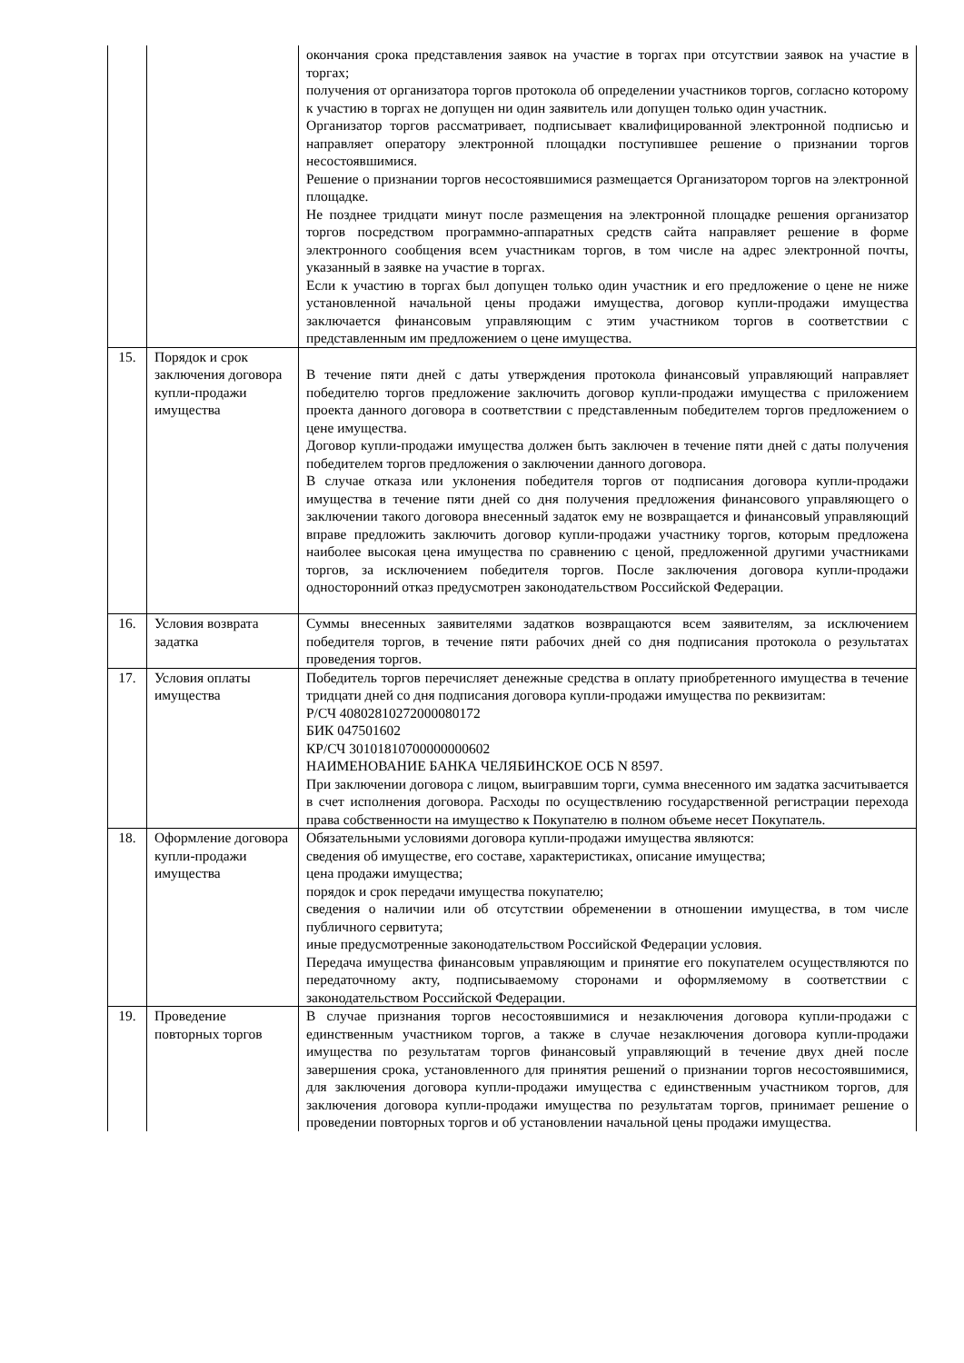| | | окончания срока представления заявок на участие в торгах при отсутствии заявок на участие в торгах; получения от организатора торгов протокола об определении участников торгов, согласно которому к участию в торгах не допущен ни один заявитель или допущен только один участник. Организатор торгов рассматривает, подписывает квалифицированной электронной подписью и направляет оператору электронной площадки поступившее решение о признании торгов несостоявшимися. Решение о признании торгов несостоявшимися размещается Организатором торгов на электронной площадке. Не позднее тридцати минут после размещения на электронной площадке решения организатор торгов посредством программно-аппаратных средств сайта направляет решение в форме электронного сообщения всем участникам торгов, в том числе на адрес электронной почты, указанный в заявке на участие в торгах. Если к участию в торгах был допущен только один участник и его предложение о цене не ниже установленной начальной цены продажи имущества, договор купли-продажи имущества заключается финансовым управляющим с этим участником торгов в соответствии с представленным им предложением о цене имущества. |
| 15. | Порядок и срок заключения договора купли-продажи имущества | В течение пяти дней с даты утверждения протокола финансовый управляющий направляет победителю торгов предложение заключить договор купли-продажи имущества с приложением проекта данного договора в соответствии с представленным победителем торгов предложением о цене имущества. Договор купли-продажи имущества должен быть заключен в течение пяти дней с даты получения победителем торгов предложения о заключении данного договора. В случае отказа или уклонения победителя торгов от подписания договора купли-продажи имущества в течение пяти дней со дня получения предложения финансового управляющего о заключении такого договора внесенный задаток ему не возвращается и финансовый управляющий вправе предложить заключить договор купли-продажи участнику торгов, которым предложена наиболее высокая цена имущества по сравнению с ценой, предложенной другими участниками торгов, за исключением победителя торгов. После заключения договора купли-продажи односторонний отказ предусмотрен законодательством Российской Федерации. |
| 16. | Условия возврата задатка | Суммы внесенных заявителями задатков возвращаются всем заявителям, за исключением победителя торгов, в течение пяти рабочих дней со дня подписания протокола о результатах проведения торгов. |
| 17. | Условия оплаты имущества | Победитель торгов перечисляет денежные средства в оплату приобретенного имущества в течение тридцати дней со дня подписания договора купли-продажи имущества по реквизитам: Р/СЧ 40802810272000080172 БИК 047501602 КР/СЧ 30101810700000000602 НАИМЕНОВАНИЕ БАНКА ЧЕЛЯБИНСКОЕ ОСБ N 8597. При заключении договора с лицом, выигравшим торги, сумма внесенного им задатка засчитывается в счет исполнения договора. Расходы по осуществлению государственной регистрации перехода права собственности на имущество к Покупателю в полном объеме несет Покупатель. |
| 18. | Оформление договора купли-продажи имущества | Обязательными условиями договора купли-продажи имущества являются: сведения об имуществе, его составе, характеристиках, описание имущества; цена продажи имущества; порядок и срок передачи имущества покупателю; сведения о наличии или об отсутствии обременении в отношении имущества, в том числе публичного сервитута; иные предусмотренные законодательством Российской Федерации условия. Передача имущества финансовым управляющим и принятие его покупателем осуществляются по передаточному акту, подписываемому сторонами и оформляемому в соответствии с законодательством Российской Федерации. |
| 19. | Проведение повторных торгов | В случае признания торгов несостоявшимися и незаключения договора купли-продажи с единственным участником торгов, а также в случае незаключения договора купли-продажи имущества по результатам торгов финансовый управляющий в течение двух дней после завершения срока, установленного для принятия решений о признании торгов несостоявшимися, для заключения договора купли-продажи имущества с единственным участником торгов, для заключения договора купли-продажи имущества по результатам торгов, принимает решение о проведении повторных торгов и об установлении начальной цены продажи имущества. |